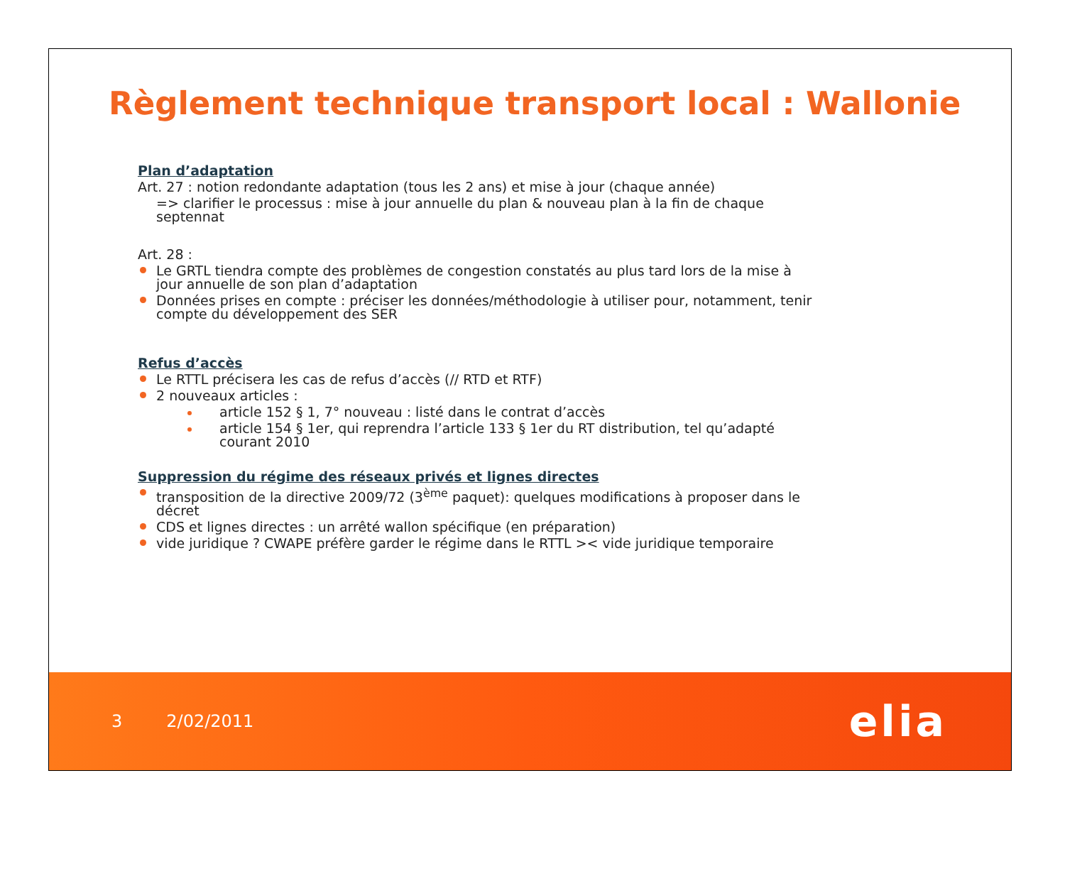Règlement technique transport local : Wallonie
Plan d’adaptation
Art. 27 : notion redondante adaptation (tous les 2 ans) et mise à jour (chaque année)
=> clarifier le processus : mise à jour annuelle du plan & nouveau plan à la fin de chaque septennat
Art. 28 :
Le GRTL tiendra compte des problèmes de congestion constatés au plus tard lors de la mise à jour annuelle de son plan d’adaptation
Données prises en compte : préciser les données/méthodologie à utiliser pour, notamment, tenir compte du développement des SER
Refus d’accès
Le RTTL précisera les cas de refus d’accès (// RTD et RTF)
2 nouveaux articles :
article 152 § 1, 7° nouveau : listé dans le contrat d’accès
article 154 § 1er, qui reprendra l’article 133 § 1er du RT distribution, tel qu’adapté courant 2010
Suppression du régime des réseaux privés et lignes directes
transposition de la directive 2009/72 (3<sup>ème</sup> paquet): quelques modifications à proposer dans le décret
CDS et lignes directes : un arrêté wallon spécifique (en préparation)
vide juridique ? CWAPE préfère garder le régime dans le RTTL >< vide juridique temporaire
3 2/02/2011 elia